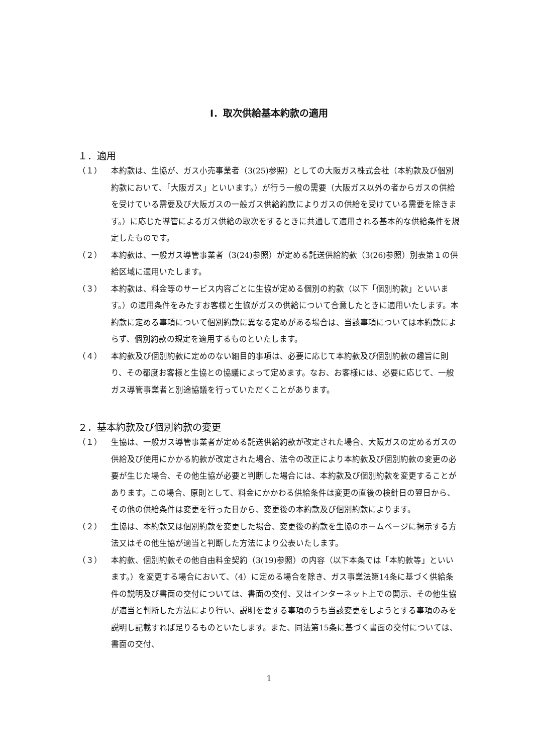Ⅰ．取次供給基本約款の適用
１．適用
（１） 本約款は、生協が、ガス小売事業者（3(25)参照）としての大阪ガス株式会社（本約款及び個別約款において、「大阪ガス」といいます。）が行う一般の需要（大阪ガス以外の者からガスの供給を受けている需要及び大阪ガスの一般ガス供給約款によりガスの供給を受けている需要を除きます。）に応じた導管によるガス供給の取次をするときに共通して適用される基本的な供給条件を規定したものです。
（２） 本約款は、一般ガス導管事業者（3(24)参照）が定める託送供給約款（3(26)参照）別表第１の供給区域に適用いたします。
（３） 本約款は、料金等のサービス内容ごとに生協が定める個別の約款（以下「個別約款」といいます。）の適用条件をみたすお客様と生協がガスの供給について合意したときに適用いたします。本約款に定める事項について個別約款に異なる定めがある場合は、当該事項については本約款によらず、個別約款の規定を適用するものといたします。
（４） 本約款及び個別約款に定めのない細目的事項は、必要に応じて本約款及び個別約款の趣旨に則り、その都度お客様と生協との協議によって定めます。なお、お客様には、必要に応じて、一般ガス導管事業者と別途協議を行っていただくことがあります。
２．基本約款及び個別約款の変更
（１） 生協は、一般ガス導管事業者が定める託送供給約款が改定された場合、大阪ガスの定めるガスの供給及び使用にかかる約款が改定された場合、法令の改正により本約款及び個別約款の変更の必要が生じた場合、その他生協が必要と判断した場合には、本約款及び個別約款を変更することがあります。この場合、原則として、料金にかかわる供給条件は変更の直後の検針日の翌日から、その他の供給条件は変更を行った日から、変更後の本約款及び個別約款によります。
（２） 生協は、本約款又は個別約款を変更した場合、変更後の約款を生協のホームページに掲示する方法又はその他生協が適当と判断した方法により公表いたします。
（３） 本約款、個別約款その他自由料金契約（3(19)参照）の内容（以下本条では「本約款等」といいます。）を変更する場合において、（4）に定める場合を除き、ガス事業法第14条に基づく供給条件の説明及び書面の交付については、書面の交付、又はインターネット上での開示、その他生協が適当と判断した方法により行い、説明を要する事項のうち当該変更をしようとする事項のみを説明し記載すれば足りるものといたします。また、同法第15条に基づく書面の交付については、書面の交付、
1